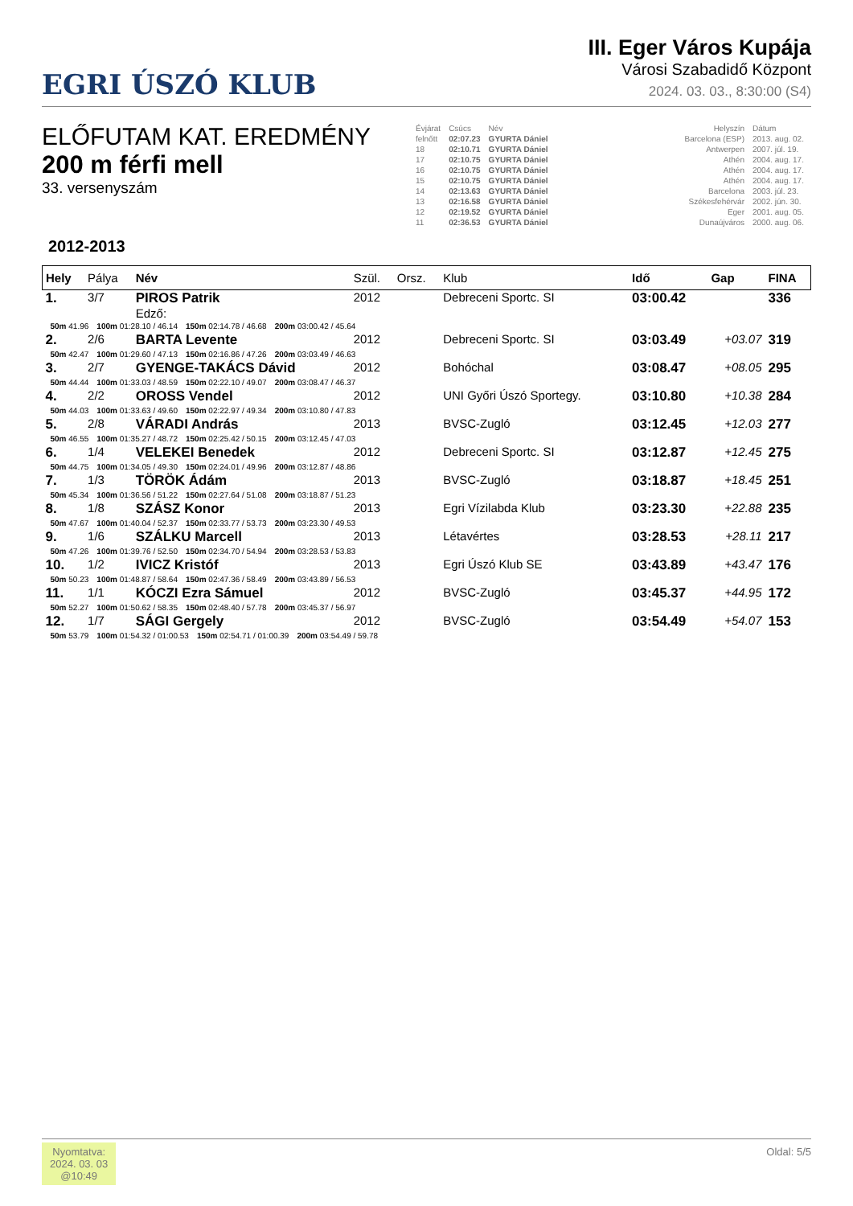EGRI ÚSZÓ KLUB
III. Eger Város Kupája
Városi Szabadidő Központ
2024. 03. 03., 8:30:00 (S4)
ELŐFUTAM KAT. EREDMÉNY
200 m férfi mell
33. versenyszám
| Évjárat | Csúcs | Név | | Helyszín | Dátum |
| felnőtt | 02:07.23 | GYURTA Dániel | | Barcelona (ESP) | 2013. aug. 02. |
| 18 | 02:10.71 | GYURTA Dániel | | Antwerpen | 2007. júl. 19. |
| 17 | 02:10.75 | GYURTA Dániel | | Athén | 2004. aug. 17. |
| 16 | 02:10.75 | GYURTA Dániel | | Athén | 2004. aug. 17. |
| 15 | 02:10.75 | GYURTA Dániel | | Athén | 2004. aug. 17. |
| 14 | 02:13.63 | GYURTA Dániel | | Barcelona | 2003. júl. 23. |
| 13 | 02:16.58 | GYURTA Dániel | | Székesfehérvár | 2002. jún. 30. |
| 12 | 02:19.52 | GYURTA Dániel | | Eger | 2001. aug. 05. |
| 11 | 02:36.53 | GYURTA Dániel | | Dunaújváros | 2000. aug. 06. |
2012-2013
| Hely | Pálya | Név | Szül. | Orsz. | Klub | Idő | Gap | FINA |
| --- | --- | --- | --- | --- | --- | --- | --- | --- |
| 1. | 3/7 | PIROS Patrik | 2012 | | Debreceni Sportc. SI | 03:00.42 | | 336 |
| | | Edző: | | | | | | |
| / 50m 41.96 / 100m 01:28.10 / 46.14 / 150m 02:14.78 / 46.68 / 200m 03:00.42 / 45.64 / | | | | | | | | |
| 2. | 2/6 | BARTA Levente | 2012 | | Debreceni Sportc. SI | 03:03.49 | +03.07 | 319 |
| / 50m 42.47 / 100m 01:29.60 / 47.13 / 150m 02:16.86 / 47.26 / 200m 03:03.49 / 46.63 / | | | | | | | | |
| 3. | 2/7 | GYENGE-TAKÁCS Dávid | 2012 | | Bohóchal | 03:08.47 | +08.05 | 295 |
| / 50m 44.44 / 100m 01:33.03 / 48.59 / 150m 02:22.10 / 49.07 / 200m 03:08.47 / 46.37 / | | | | | | | | |
| 4. | 2/2 | OROSS Vendel | 2012 | | UNI Győri Úszó Sportegy. | 03:10.80 | +10.38 | 284 |
| / 50m 44.03 / 100m 01:33.63 / 49.60 / 150m 02:22.97 / 49.34 / 200m 03:10.80 / 47.83 / | | | | | | | | |
| 5. | 2/8 | VÁRADI András | 2013 | | BVSC-Zugló | 03:12.45 | +12.03 | 277 |
| / 50m 46.55 / 100m 01:35.27 / 48.72 / 150m 02:25.42 / 50.15 / 200m 03:12.45 / 47.03 / | | | | | | | | |
| 6. | 1/4 | VELEKEI Benedek | 2012 | | Debreceni Sportc. SI | 03:12.87 | +12.45 | 275 |
| / 50m 44.75 / 100m 01:34.05 / 49.30 / 150m 02:24.01 / 49.96 / 200m 03:12.87 / 48.86 / | | | | | | | | |
| 7. | 1/3 | TÖRÖK Ádám | 2013 | | BVSC-Zugló | 03:18.87 | +18.45 | 251 |
| / 50m 45.34 / 100m 01:36.56 / 51.22 / 150m 02:27.64 / 51.08 / 200m 03:18.87 / 51.23 / | | | | | | | | |
| 8. | 1/8 | SZÁSZ Konor | 2013 | | Egri Vízilabda Klub | 03:23.30 | +22.88 | 235 |
| / 50m 47.67 / 100m 01:40.04 / 52.37 / 150m 02:33.77 / 53.73 / 200m 03:23.30 / 49.53 / | | | | | | | | |
| 9. | 1/6 | SZÁLKU Marcell | 2013 | | Létavértes | 03:28.53 | +28.11 | 217 |
| / 50m 47.26 / 100m 01:39.76 / 52.50 / 150m 02:34.70 / 54.94 / 200m 03:28.53 / 53.83 / | | | | | | | | |
| 10. | 1/2 | IVICZ Kristóf | 2013 | | Egri Úszó Klub SE | 03:43.89 | +43.47 | 176 |
| / 50m 50.23 / 100m 01:48.87 / 58.64 / 150m 02:47.36 / 58.49 / 200m 03:43.89 / 56.53 / | | | | | | | | |
| 11. | 1/1 | KÓCZI Ezra Sámuel | 2012 | | BVSC-Zugló | 03:45.37 | +44.95 | 172 |
| / 50m 52.27 / 100m 01:50.62 / 58.35 / 150m 02:48.40 / 57.78 / 200m 03:45.37 / 56.97 / | | | | | | | | |
| 12. | 1/7 | SÁGI Gergely | 2012 | | BVSC-Zugló | 03:54.49 | +54.07 | 153 |
| / 50m 53.79 / 100m 01:54.32 / 01:00.53 / 150m 02:54.71 / 01:00.39 / 200m 03:54.49 / 59.78 / | | | | | | | | |
Nyomtatva:
2024. 03. 03
@10:49
Oldal: 5/5